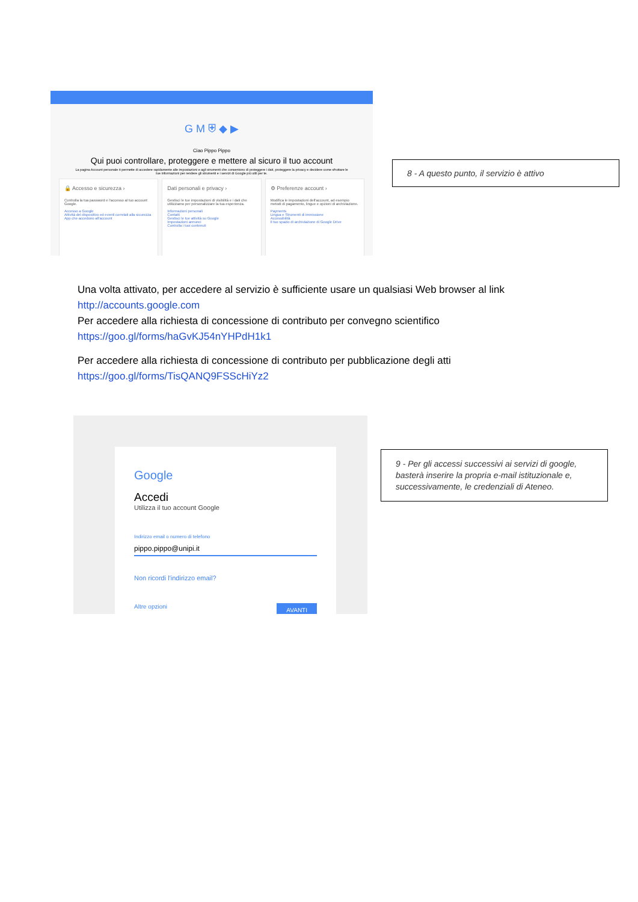G M ⛨ ◆ ▶
Ciao Pippo Pippo
Qui puoi controllare, proteggere e mettere al sicuro il tuo account
La pagina Account personale ti permette di accedere rapidamente alle impostazioni e agli strumenti che consentono di proteggere i dati, proteggere la privacy e decidere come sfruttare le tue informazioni per rendere gli strumenti e i servizi di Google più utili per te.
🔒 Accesso e sicurezza ›
Controlla la tua password e l'accesso al tuo account Google.
Accesso a Google
Attività del dispositivo ed eventi correlati alla sicurezza
App che accedono all'account
Dati personali e privacy ›
Gestisci le tue impostazioni di visibilità e i dati che utilizziamo per personalizzare la tua esperienza.
Informazioni personali
Contatti
Gestisci le tue attività su Google
Impostazioni annunci
Controlla i tuoi contenuti
⚙ Preferenze account ›
Modifica le impostazioni dell'account, ad esempio metodi di pagamento, lingue e opzioni di archiviazione.
Payments
Lingua e Strumenti di immissione
Accessibilità
Il tuo spazio di archiviazione di Google Drive
8 - A questo punto, il servizio è attivo
Una volta attivato, per accedere al servizio è sufficiente usare un qualsiasi Web browser al link http://accounts.google.com
Per accedere alla richiesta di concessione di contributo per convegno scientifico
https://goo.gl/forms/haGvKJ54nYHPdH1k1
Per accedere alla richiesta di concessione di contributo per pubblicazione degli atti
https://goo.gl/forms/TisQANQ9FSScHiYz2
Google
Accedi
Utilizza il tuo account Google
Indirizzo email o numero di telefono
pippo.pippo@unipi.it
Non ricordi l'indirizzo email?
Altre opzioni AVANTI
9 - Per gli accessi successivi ai servizi di google, basterà inserire la propria e-mail istituzionale e, successivamente, le credenziali di Ateneo.